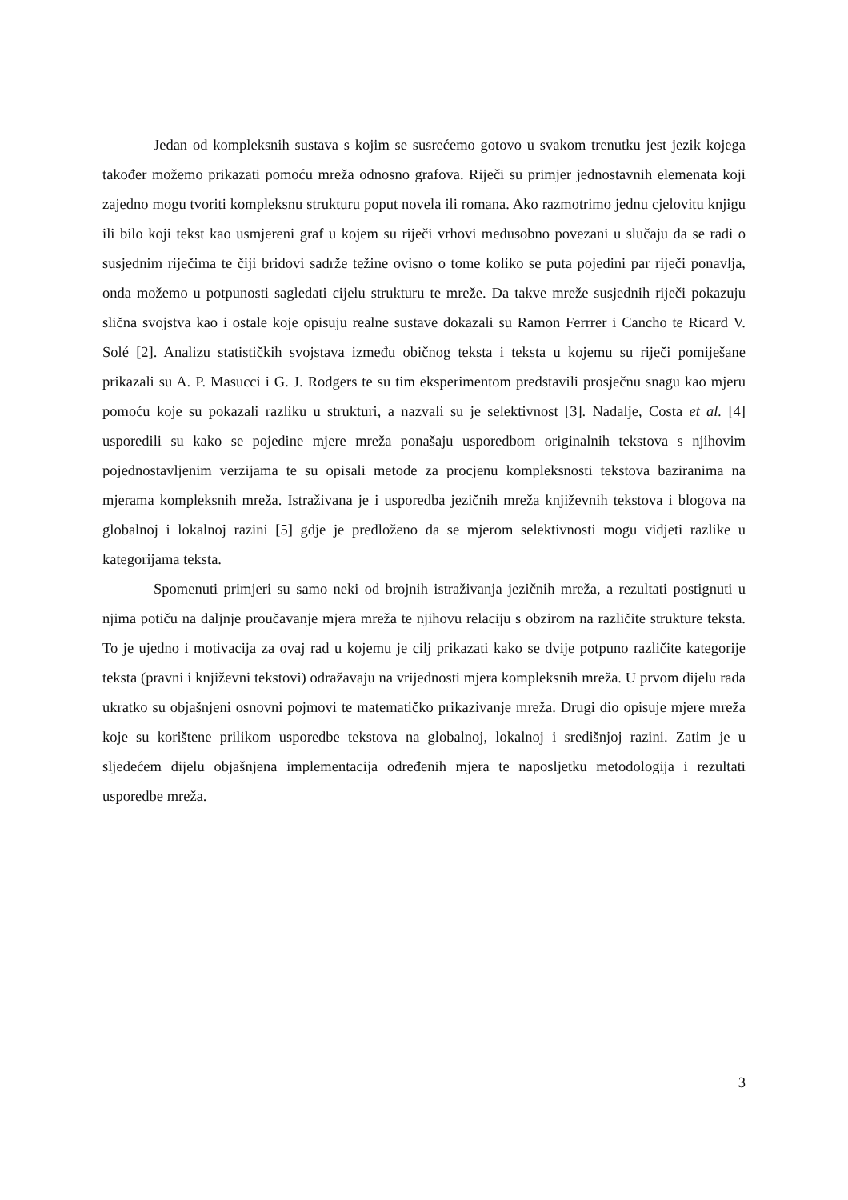Jedan od kompleksnih sustava s kojim se susrećemo gotovo u svakom trenutku jest jezik kojega također možemo prikazati pomoću mreža odnosno grafova. Riječi su primjer jednostavnih elemenata koji zajedno mogu tvoriti kompleksnu strukturu poput novela ili romana. Ako razmotrimo jednu cjelovitu knjigu ili bilo koji tekst kao usmjereni graf u kojem su riječi vrhovi međusobno povezani u slučaju da se radi o susjednim riječima te čiji bridovi sadrže težine ovisno o tome koliko se puta pojedini par riječi ponavlja, onda možemo u potpunosti sagledati cijelu strukturu te mreže. Da takve mreže susjednih riječi pokazuju slična svojstva kao i ostale koje opisuju realne sustave dokazali su Ramon Ferrrer i Cancho te Ricard V. Solé [2]. Analizu statističkih svojstava između običnog teksta i teksta u kojemu su riječi pomiješane prikazali su A. P. Masucci i G. J. Rodgers te su tim eksperimentom predstavili prosječnu snagu kao mjeru pomoću koje su pokazali razliku u strukturi, a nazvali su je selektivnost [3]. Nadalje, Costa et al. [4] usporedili su kako se pojedine mjere mreža ponašaju usporedbom originalnih tekstova s njihovim pojednostavljenim verzijama te su opisali metode za procjenu kompleksnosti tekstova baziranima na mjerama kompleksnih mreža. Istraživana je i usporedba jezičnih mreža književnih tekstova i blogova na globalnoj i lokalnoj razini [5] gdje je predloženo da se mjerom selektivnosti mogu vidjeti razlike u kategorijama teksta.
Spomenuti primjeri su samo neki od brojnih istraživanja jezičnih mreža, a rezultati postignuti u njima potiču na daljnje proučavanje mjera mreža te njihovu relaciju s obzirom na različite strukture teksta. To je ujedno i motivacija za ovaj rad u kojemu je cilj prikazati kako se dvije potpuno različite kategorije teksta (pravni i književni tekstovi) odražavaju na vrijednosti mjera kompleksnih mreža. U prvom dijelu rada ukratko su objašnjeni osnovni pojmovi te matematičko prikazivanje mreža. Drugi dio opisuje mjere mreža koje su korištene prilikom usporedbe tekstova na globalnoj, lokalnoj i središnjoj razini. Zatim je u sljedećem dijelu objašnjena implementacija određenih mjera te naposljetku metodologija i rezultati usporedbe mreža.
3